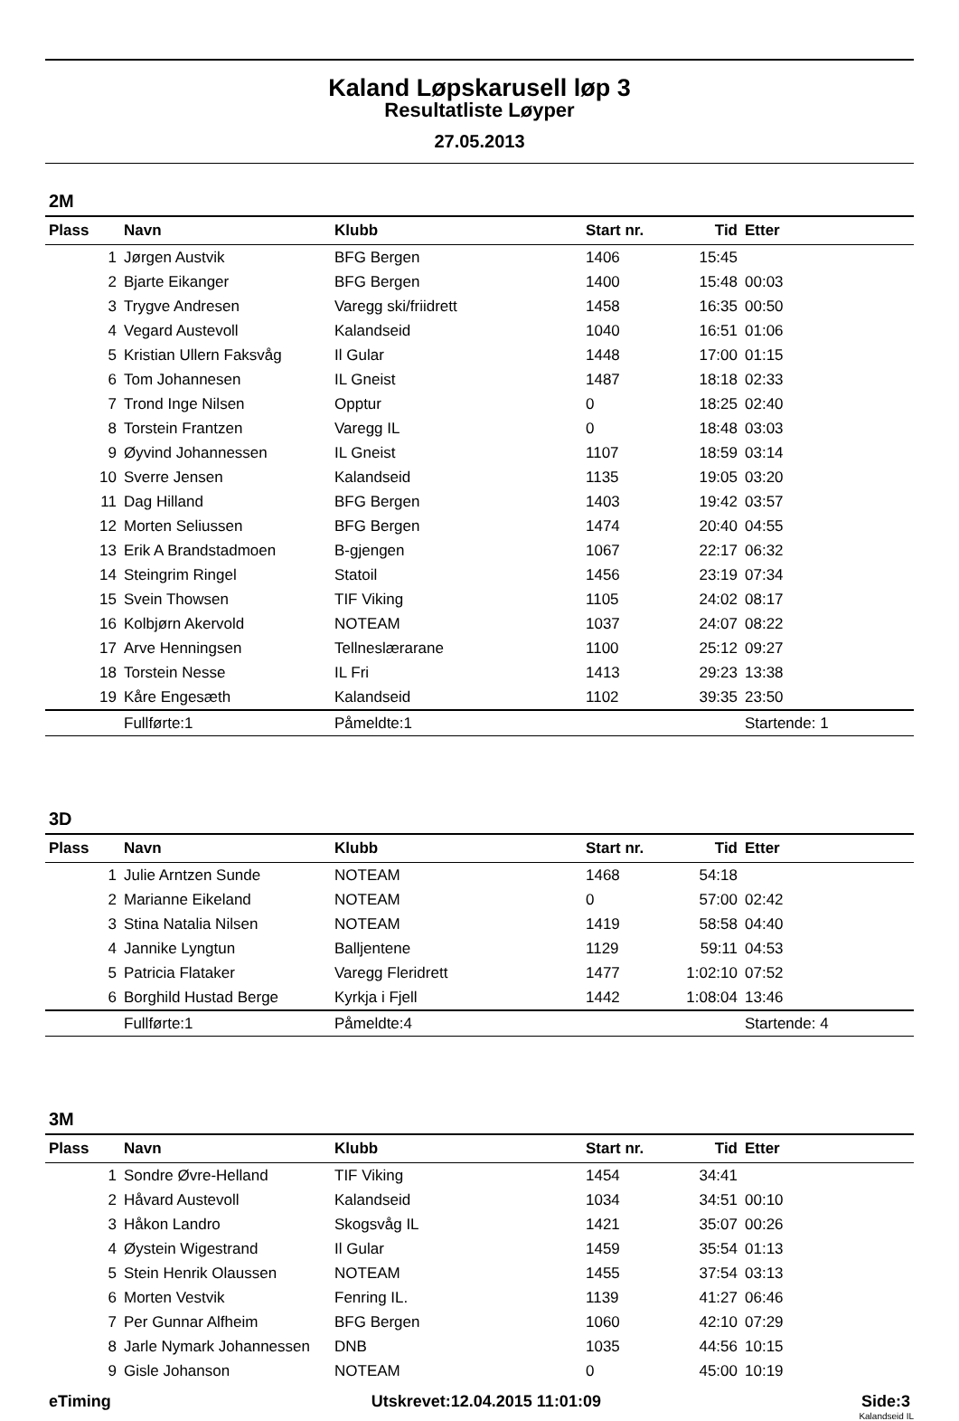Kaland Løpskarusell løp 3
Resultatliste Løyper
27.05.2013
2M
| Plass | Navn | Klubb | Start nr. | Tid | Etter |
| --- | --- | --- | --- | --- | --- |
| 1 | Jørgen Austvik | BFG Bergen | 1406 | 15:45 | |
| 2 | Bjarte Eikanger | BFG Bergen | 1400 | 15:48 | 00:03 |
| 3 | Trygve Andresen | Varegg ski/friidrett | 1458 | 16:35 | 00:50 |
| 4 | Vegard Austevoll | Kalandseid | 1040 | 16:51 | 01:06 |
| 5 | Kristian Ullern Faksvåg | Il Gular | 1448 | 17:00 | 01:15 |
| 6 | Tom Johannesen | IL Gneist | 1487 | 18:18 | 02:33 |
| 7 | Trond Inge Nilsen | Opptur | 0 | 18:25 | 02:40 |
| 8 | Torstein Frantzen | Varegg IL | 0 | 18:48 | 03:03 |
| 9 | Øyvind Johannessen | IL Gneist | 1107 | 18:59 | 03:14 |
| 10 | Sverre Jensen | Kalandseid | 1135 | 19:05 | 03:20 |
| 11 | Dag Hilland | BFG Bergen | 1403 | 19:42 | 03:57 |
| 12 | Morten Seliussen | BFG Bergen | 1474 | 20:40 | 04:55 |
| 13 | Erik A Brandstadmoen | B-gjengen | 1067 | 22:17 | 06:32 |
| 14 | Steingrim Ringel | Statoil | 1456 | 23:19 | 07:34 |
| 15 | Svein Thowsen | TIF Viking | 1105 | 24:02 | 08:17 |
| 16 | Kolbjørn Akervold | NOTEAM | 1037 | 24:07 | 08:22 |
| 17 | Arve Henningsen | Tellneslærarane | 1100 | 25:12 | 09:27 |
| 18 | Torstein Nesse | IL Fri | 1413 | 29:23 | 13:38 |
| 19 | Kåre Engesæth | Kalandseid | 1102 | 39:35 | 23:50 |
| | Fullførte:1 | Påmeldte:1 | | | Startende: 1 |
3D
| Plass | Navn | Klubb | Start nr. | Tid | Etter |
| --- | --- | --- | --- | --- | --- |
| 1 | Julie Arntzen Sunde | NOTEAM | 1468 | 54:18 | |
| 2 | Marianne Eikeland | NOTEAM | 0 | 57:00 | 02:42 |
| 3 | Stina Natalia Nilsen | NOTEAM | 1419 | 58:58 | 04:40 |
| 4 | Jannike Lyngtun | Balljentene | 1129 | 59:11 | 04:53 |
| 5 | Patricia Flataker | Varegg Fleridrett | 1477 | 1:02:10 | 07:52 |
| 6 | Borghild Hustad Berge | Kyrkja i Fjell | 1442 | 1:08:04 | 13:46 |
| | Fullførte:1 | Påmeldte:4 | | | Startende: 4 |
3M
| Plass | Navn | Klubb | Start nr. | Tid | Etter |
| --- | --- | --- | --- | --- | --- |
| 1 | Sondre Øvre-Helland | TIF Viking | 1454 | 34:41 | |
| 2 | Håvard Austevoll | Kalandseid | 1034 | 34:51 | 00:10 |
| 3 | Håkon Landro | Skogsvåg IL | 1421 | 35:07 | 00:26 |
| 4 | Øystein Wigestrand | Il Gular | 1459 | 35:54 | 01:13 |
| 5 | Stein Henrik Olaussen | NOTEAM | 1455 | 37:54 | 03:13 |
| 6 | Morten Vestvik | Fenring IL. | 1139 | 41:27 | 06:46 |
| 7 | Per Gunnar Alfheim | BFG Bergen | 1060 | 42:10 | 07:29 |
| 8 | Jarle Nymark Johannessen | DNB | 1035 | 44:56 | 10:15 |
| 9 | Gisle Johanson | NOTEAM | 0 | 45:00 | 10:19 |
eTiming Utskrevet:12.04.2015 11:01:09 Side:3
Kalandseid IL